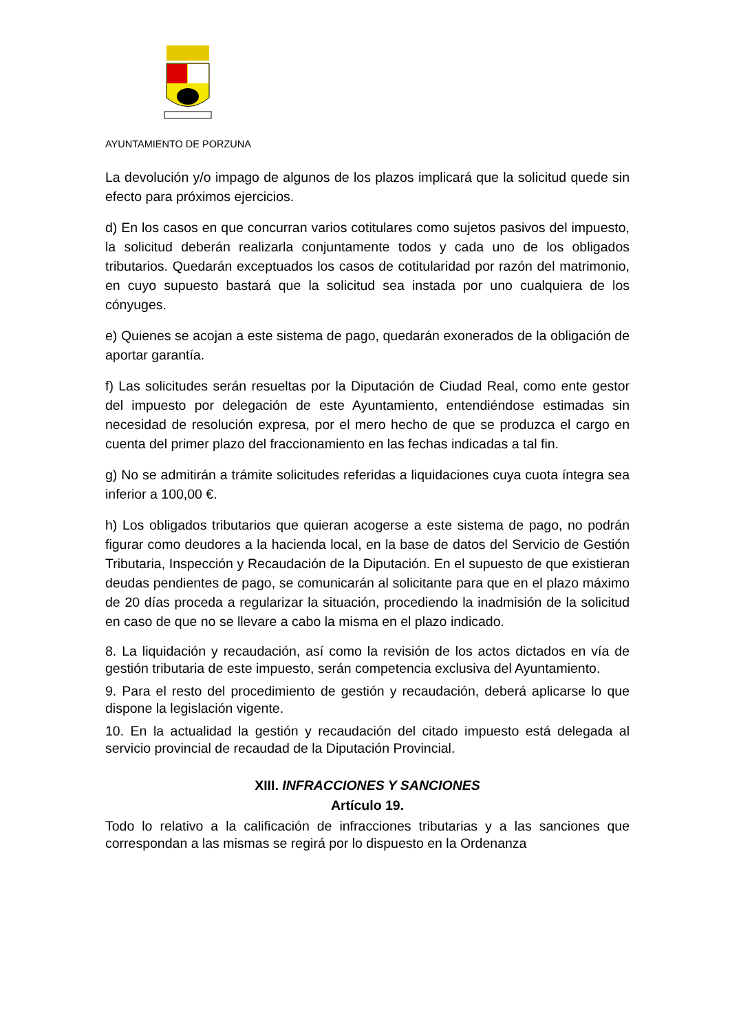AYUNTAMIENTO DE PORZUNA
La devolución y/o impago de algunos de los plazos implicará que la solicitud quede sin efecto para próximos ejercicios.
d) En los casos en que concurran varios cotitulares como sujetos pasivos del impuesto, la solicitud deberán realizarla conjuntamente todos y cada uno de los obligados tributarios. Quedarán exceptuados los casos de cotitularidad por razón del matrimonio, en cuyo supuesto bastará que la solicitud sea instada por uno cualquiera de los cónyuges.
e) Quienes se acojan a este sistema de pago, quedarán exonerados de la obligación de aportar garantía.
f) Las solicitudes serán resueltas por la Diputación de Ciudad Real, como ente gestor del impuesto por delegación de este Ayuntamiento, entendiéndose estimadas sin necesidad de resolución expresa, por el mero hecho de que se produzca el cargo en cuenta del primer plazo del fraccionamiento en las fechas indicadas a tal fin.
g) No se admitirán a trámite solicitudes referidas a liquidaciones cuya cuota íntegra sea inferior a 100,00 €.
h) Los obligados tributarios que quieran acogerse a este sistema de pago, no podrán figurar como deudores a la hacienda local, en la base de datos del Servicio de Gestión Tributaria, Inspección y Recaudación de la Diputación. En el supuesto de que existieran deudas pendientes de pago, se comunicarán al solicitante para que en el plazo máximo de 20 días proceda a regularizar la situación, procediendo la inadmisión de la solicitud en caso de que no se llevare a cabo la misma en el plazo indicado.
8. La liquidación y recaudación, así como la revisión de los actos dictados en vía de gestión tributaria de este impuesto, serán competencia exclusiva del Ayuntamiento.
9. Para el resto del procedimiento de gestión y recaudación, deberá aplicarse lo que dispone la legislación vigente.
10. En la actualidad la gestión y recaudación del citado impuesto está delegada al servicio provincial de recaudad de la Diputación Provincial.
XIII. INFRACCIONES Y SANCIONES
Artículo 19.
Todo lo relativo a la calificación de infracciones tributarias y a las sanciones que correspondan a las mismas se regirá por lo dispuesto en la Ordenanza